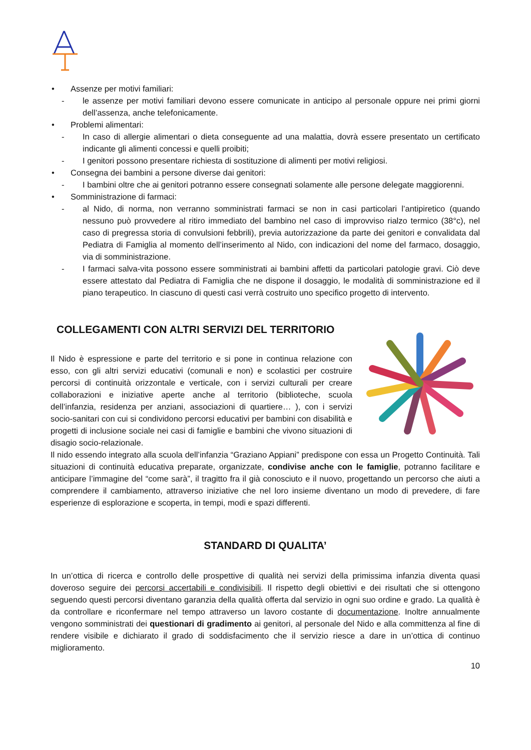• Assenze per motivi familiari:
- le assenze per motivi familiari devono essere comunicate in anticipo al personale oppure nei primi giorni dell’assenza, anche telefonicamente.
• Problemi alimentari:
- In caso di allergie alimentari o dieta conseguente ad una malattia, dovrà essere presentato un certificato indicante gli alimenti concessi e quelli proibiti;
- I genitori possono presentare richiesta di sostituzione di alimenti per motivi religiosi.
• Consegna dei bambini a persone diverse dai genitori:
- I bambini oltre che ai genitori potranno essere consegnati solamente alle persone delegate maggiorenni.
• Somministrazione di farmaci:
- al Nido, di norma, non verranno somministrati farmaci se non in casi particolari l’antipiretico (quando nessuno può provvedere al ritiro immediato del bambino nel caso di improvviso rialzo termico (38°c), nel caso di pregressa storia di convulsioni febbrili), previa autorizzazione da parte dei genitori e convalidata dal Pediatra di Famiglia al momento dell’inserimento al Nido, con indicazioni del nome del farmaco, dosaggio, via di somministrazione.
- I farmaci salva-vita possono essere somministrati ai bambini affetti da particolari patologie gravi. Ciò deve essere attestato dal Pediatra di Famiglia che ne dispone il dosaggio, le modalità di somministrazione ed il piano terapeutico. In ciascuno di questi casi verrà costruito uno specifico progetto di intervento.
COLLEGAMENTI CON ALTRI SERVIZI DEL TERRITORIO
Il Nido è espressione e parte del territorio e si pone in continua relazione con esso, con gli altri servizi educativi (comunali e non) e scolastici per costruire percorsi di continuità orizzontale e verticale, con i servizi culturali per creare collaborazioni e iniziative aperte anche al territorio (biblioteche, scuola dell’infanzia, residenza per anziani, associazioni di quartiere… ), con i servizi socio-sanitari con cui si condividono percorsi educativi per bambini con disabilità e progetti di inclusione sociale nei casi di famiglie e bambini che vivono situazioni di disagio socio-relazionale.
Il nido essendo integrato alla scuola dell’infanzia “Graziano Appiani” predispone con essa un Progetto Continuità. Tali situazioni di continuità educativa preparate, organizzate, condivise anche con le famiglie, potranno facilitare e anticipare l’immagine del “come sarà”, il tragitto fra il già conosciuto e il nuovo, progettando un percorso che aiuti a comprendere il cambiamento, attraverso iniziative che nel loro insieme diventano un modo di prevedere, di fare esperienze di esplorazione e scoperta, in tempi, modi e spazi differenti.
STANDARD DI QUALITA’
In un’ottica di ricerca e controllo delle prospettive di qualità nei servizi della primissima infanzia diventa quasi doveroso seguire dei percorsi accertabili e condivisibili. Il rispetto degli obiettivi e dei risultati che si ottengono seguendo questi percorsi diventano garanzia della qualità offerta dal servizio in ogni suo ordine e grado. La qualità è da controllare e riconfermare nel tempo attraverso un lavoro costante di documentazione. Inoltre annualmente vengono somministrati dei questionari di gradimento ai genitori, al personale del Nido e alla committenza al fine di rendere visibile e dichiarato il grado di soddisfacimento che il servizio riesce a dare in un’ottica di continuo miglioramento.
10